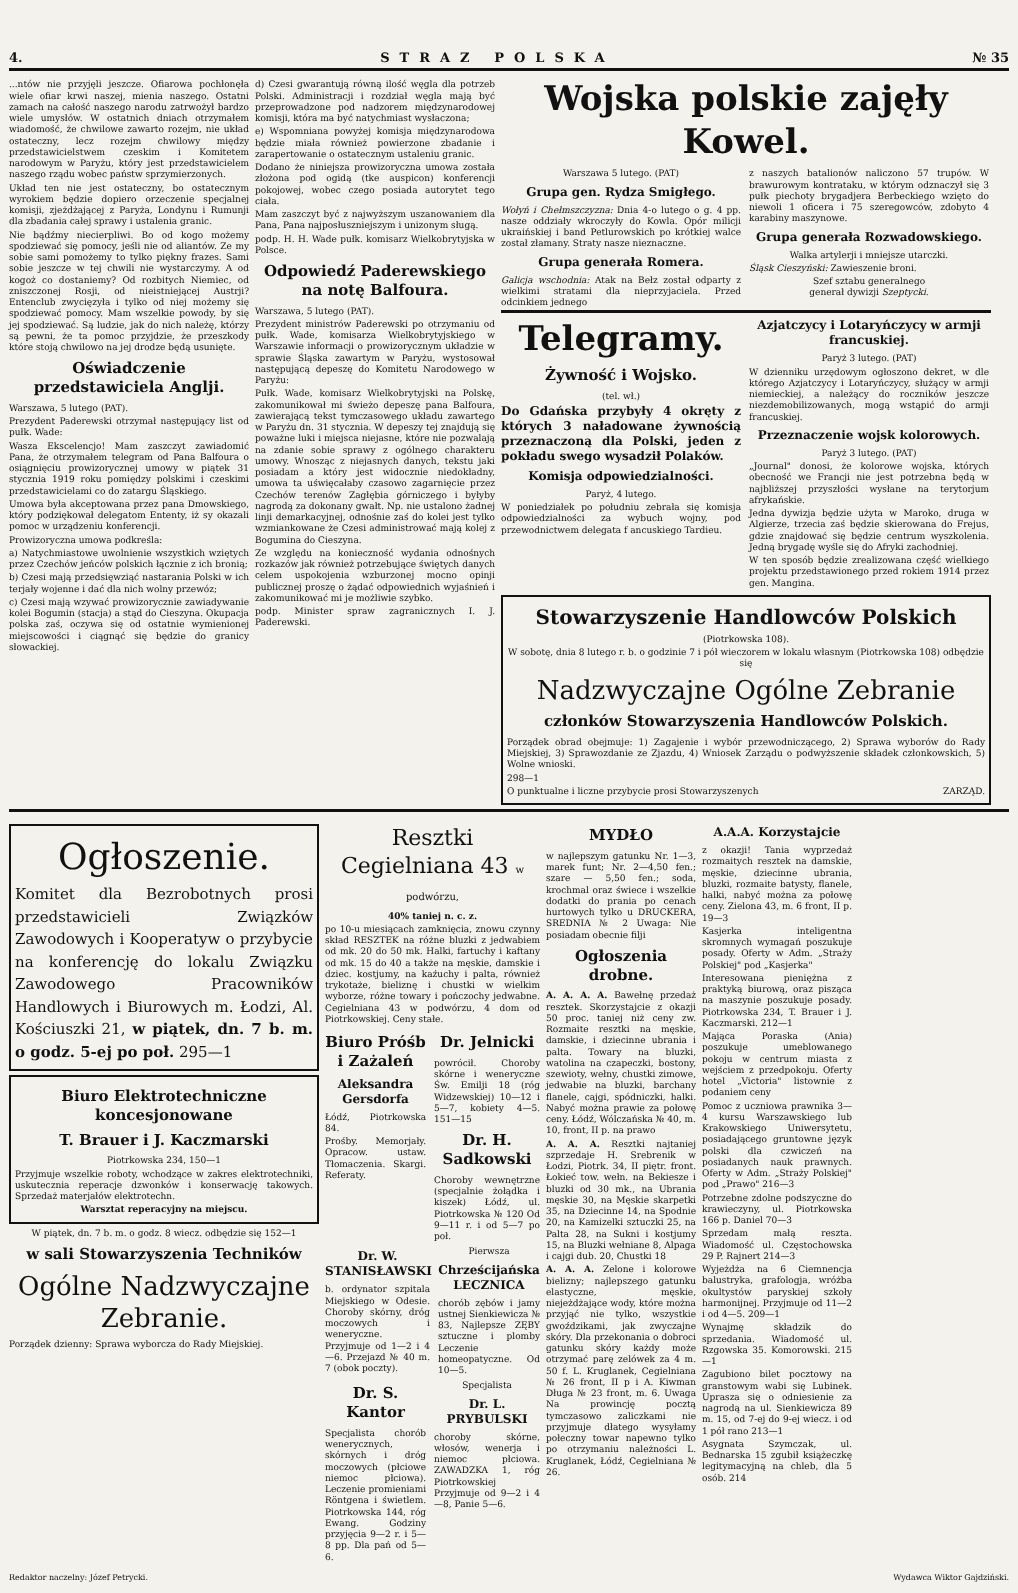4. STRAZ POLSKA № 35
...ntów nie przyjęli jeszcze. Ofiarowa pochłonęła wiele ofiar krwi naszej, mienia naszego. Ostatni zamach na całość naszego narodu zatrwożył bardzo wiele umysłów. W ostatnich dniach otrzymałem wiadomość, że chwilowe zawarto rozejm, nie układ ostateczny, lecz rozejm chwilowy między przedstawicielstwem czeskim i Komitetem narodowym w Paryżu, który jest przedstawicielem naszego rządu wobec państw sprzymierzonych.
Układ ten nie jest ostateczny, bo ostatecznym wyrokiem będzie dopiero orzeczenie specjalnej komisji, zjeżdżającej z Paryża, Londynu i Rumunji dla zbadania całej sprawy i ustalenia granic.
Nie bądźmy niecierpliwi. Bo od kogo możemy spodziewać się pomocy, jeśli nie od aliantów. Ze my sobie sami pomożemy to tylko piękny frazes. Sami sobie jeszcze w tej chwili nie wystarczymy. A od kogoż co dostaniemy? Od rozbitych Niemiec, od zniszczonej Rosji, od nieistniejącej Austrji? Entenclub zwycięzyła i tylko od niej możemy się spodziewać pomocy. Mam wszelkie powody, by się jej spodziewać. Są ludzie, jak do nich należę, którzy są pewni, że ta pomoc przyjdzie, że przeszkody które stoją chwilowo na jej drodze będą usunięte.
Oświadczenie przedstawiciela Anglji.
Warszawa, 5 lutego (PAT).
Prezydent Paderewski otrzymał następujący list od pułk. Wade:
Wasza Ekscelencjo! Mam zaszczyt zawiadomić Pana, że otrzymałem telegram od Pana Balfoura o osiągnięciu prowizorycznej umowy w piątek 31 stycznia 1919 roku pomiędzy polskimi i czeskimi przedstawicielami co do zatargu Śląskiego.
Umowa była akceptowana przez pana Dmowskiego, który podziękował delegatom Ententy, iż sy okazali pomoc w urządzeniu konferencji.
Prowizoryczna umowa podkreśla:
a) Natychmiastowe uwolnienie wszystkich wziętych przez Czechów jeńców polskich łącznie z ich bronią;
b) Czesi mają przedsięwziąć nastarania Polski w ich terjały wojenne i dać dla nich wolny przewóz;
c) Czesi mają wzywać prowizorycznie zawiadywanie kolei Bogumin (stacja) a stąd do Cieszyna. Okupacja polska zaś, oczywa się od ostatnie wymienionej miejscowości i ciągnąć się będzie do granicy słowackiej.
d) Czesi gwarantują równą ilość węgla dla potrzeb Polski. Administracji i rozdział węgla mają być przeprowadzone pod nadzorem międzynarodowej komisji, która ma być natychmiast wysłaczona;
e) Wspomniana powyżej komisja międzynarodowa będzie miała również powierzone zbadanie i zarapertowanie o ostatecznym ustaleniu granic.
Dodano że niniejsza prowizoryczna umowa została złożona pod ogidą (tke auspicon) konferencji pokojowej, wobec czego posiada autorytet tego ciała.
Mam zaszczyt być z najwyższym uszanowaniem dla Pana, Pana najposłuszniejszym i unizonym sługą.
podp. H. H. Wade pułk. komisarz Wielkobrytyjska w Polsce.
Odpowiedź Paderewskiego na notę Balfoura.
Warszawa, 5 lutego (PAT).
Prezydent ministrów Paderewski po otrzymaniu od pułk. Wade, komisarza Wielkobrytyjskiego w Warszawie informacji o prowizorycznym układzie w sprawie Śląska zawartym w Paryżu, wystosował następującą depeszę do Komitetu Narodowego w Paryżu:
Pułk. Wade, komisarz Wielkobrytyjski na Polskę, zakomunikował mi świeżo depeszę pana Balfoura, zawierającą tekst tymczasowego układu zawartego w Paryżu dn. 31 stycznia. W depeszy tej znajdują się poważne luki i miejsca niejasne, które nie pozwalają na zdanie sobie sprawy z ogólnego charakteru umowy. Wnosząc z niejasnych danych, tekstu jaki posiadam a który jest widocznie niedokładny, umowa ta uświęcałaby czasowo zagarnięcie przez Czechów terenów Zagłębia górniczego i byłyby nagrodą za dokonany gwałt. Np. nie ustalono żadnej linji demarkacyjnej, odnośnie zaś do kolei jest tylko wzmiankowane że Czesi administrować mają kolej z Bogumina do Cieszyna.
Ze względu na konieczność wydania odnośnych rozkazów jak również potrzebujące świętych danych celem uspokojenia wzburzonej mocno opinji publicznej proszę o żądać odpowiednich wyjaśnień i zakomunikować mi je możliwie szybko.
podp. Minister spraw zagranicznych I. J. Paderewski.
Wojska polskie zajęły Kowel.
Warszawa 5 lutego. (PAT)
Grupa gen. Rydza Smigłego.
Wołyń i Chełmszczyzna: Dnia 4-o lutego o g. 4 pp. nasze oddziały wkroczyły do Kowla. Opór milicji ukraińskiej i band Petlurowskich po krótkiej walce został złamany. Straty nasze nieznaczne.
Grupa generała Romera.
Galicja wschodnia: Atak na Bełz został odparty z wielkimi stratami dla nieprzyjaciela. Przed odcinkiem jednego
z naszych batalionów naliczono 57 trupów. W brawurowym kontrataku, w którym odznaczył się 3 pułk piechoty brygadjera Berbeckiego wzięto do niewoli 1 oficera i 75 szeregowców, zdobyto 4 karabiny maszynowe.
Grupa generała Rozwadowskiego.
Walka artylerji i mniejsze utarczki.
Śląsk Cieszyński: Zawieszenie broni.
Szef sztabu generalnego
generał dywizji Szeptycki.
Telegramy.
Żywność i Wojsko.
(tel. wł.)
Do Gdańska przybyły 4 okręty z których 3 naładowane żywnością przeznaczoną dla Polski, jeden z pokładu swego wysadził Polaków.
Komisja odpowiedzialności.
Paryż, 4 lutego.
W poniedziałek po południu zebrała się komisja odpowiedzialności za wybuch wojny, pod przewodnictwem delegata f ancuskiego Tardieu.
Azjatczycy i Lotaryńczycy w armji francuskiej.
Paryż 3 lutego. (PAT)
W dzienniku urzędowym ogłoszono dekret, w dle którego Azjatczycy i Lotaryńczycy, służący w armji niemieckiej, a należący do roczników jeszcze niezdemobilizowanych, mogą wstąpić do armji francuskiej.
Przeznaczenie wojsk kolorowych.
Paryż 3 lutego. (PAT)
„Journal" donosi, że kolorowe wojska, których obecność we Francji nie jest potrzebna będą w najbliższej przyszłości wysłane na terytorjum afrykańskie.
Jedna dywizja będzie użyta w Maroko, druga w Algierze, trzecia zaś będzie skierowana do Frejus, gdzie znajdować się będzie centrum wyszkolenia. Jedną brygadę wyśle się do Afryki zachodniej.
W ten sposób będzie zrealizowana część wielkiego projektu przedstawionego przed rokiem 1914 przez gen. Mangina.
Stowarzyszenie Handlowców Polskich
(Piotrkowska 108).
W sobotę, dnia 8 lutego r. b. o godzinie 7 i pół wieczorem w lokalu własnym (Piotrkowska 108) odbędzie się
Nadzwyczajne Ogólne Zebranie
członków Stowarzyszenia Handlowców Polskich.
Porządek obrad obejmuje: 1) Zagajenie i wybór przewodniczącego, 2) Sprawa wyborów do Rady Miejskiej, 3) Sprawozdanie ze Zjazdu, 4) Wniosek Zarządu o podwyższenie składek członkowskich, 5) Wolne wnioski.
298—1
O punktualne i liczne przybycie prosi Stowarzyszenych ZARZĄD.
Ogłoszenie.
Komitet dla Bezrobotnych prosi przedstawicieli Związków Zawodowych i Kooperatyw o przybycie na konferencję do lokalu Związku Zawodowego Pracowników Handlowych i Biurowych m. Łodzi, Al. Kościuszki 21, w piątek, dn. 7 b. m. o godz. 5-ej po poł. 295—1
Biuro Elektrotechniczne koncesjonowane
T. Brauer i J. Kaczmarski
Piotrkowska 234, 150—1
Przyjmuje wszelkie roboty, wchodzące w zakres elektrotechniki, uskutecznia reperacje dzwonków i konserwację takowych. Sprzedaż materjałów elektrotechn.
Warsztat reperacyjny na miejscu.
W piątek, dn. 7 b. m. o godz. 8 wiecz. odbędzie się 152—1
w sali Stowarzyszenia Techników
Ogólne Nadzwyczajne Zebranie.
Porządek dzienny: Sprawa wyborcza do Rady Miejskiej.
Resztki Cegielniana 43 w podwórzu,
40% taniej n. c. z.
po 10-u miesiącach zamknięcia, znowu czynny skład RESZTEK na różne bluzki z jedwabiem od mk. 20 do 50 mk. Halki, fartuchy i kaftany od mk. 15 do 40 a także na męskie, damskie i dziec. kostjumy, na kaźuchy i palta, również trykotaże, bieliznę i chustki w wielkim wyborze, różne towary i pończochy jedwabne. Cegielniana 43 w podwórzu, 4 dom od Piotrkowskiej. Ceny stałe.
Biuro Próśb i Zażaleń
Aleksandra Gersdorfa
Łódź, Piotrkowska 84.
Prośby. Memorjały. Opracow. ustaw. Tłomaczenia. Skargi. Referaty.
Dr. Jelnicki
powrócił. Choroby skórne i weneryczne Św. Emilji 18 (róg Widzewskiej) 10—12 i 5—7, kobiety 4—5. 151—15
Dr. H. Sadkowski
Choroby wewnętrzne (specjalnie żołądka i kiszek) Łódź, ul. Piotrkowska № 120 Od 9—11 r. i od 5—7 po poł.
Dr. W. STANISŁAWSKI
b. ordynator szpitala Miejskiego w Odesie. Choroby skórny, dróg moczowych i weneryczne. Przyjmuje od 1—2 i 4—6. Przejazd № 40 m. 7 (obok poczty).
Pierwsza
Chrześcijańska LECZNICA
chorób zębów i jamy ustnej Sienkiewicza № 83, Najlepsze ZĘBY sztuczne i plomby Leczenie homeopatyczne. Od 10—5.
Dr. S. Kantor
Specjalista chorób wenerycznych, skórnych i dróg moczowych (płciowe niemoc płciowa). Leczenie promieniami Röntgena i świetlem. Piotrkowska 144, róg Ewang. Godziny przyjęcia 9—2 r. i 5—8 pp. Dla pań od 5—6.
Specjalista
Dr. L. PRYBULSKI
choroby skórne, włosów, wenerja i niemoc płciowa. ZAWADZKA 1, róg Piotrkowskiej Przyjmuje od 9—2 i 4—8, Panie 5—6.
MYDŁO
w najlepszym gatunku Nr. 1—3, marek funt; Nr. 2—4,50 fen.; szare — 5,50 fen.; soda, krochmal oraz świece i wszelkie dodatki do prania po cenach hurtowych tylko u DRUCKERA, SREDNIA № 2 Uwaga: Nie posiadam obecnie filji
Ogłoszenia drobne.
A. A. A. A. Bawełnę przedaż resztek. Skorzystajcie z okazji 50 proc. taniej niż ceny zw. Rozmaite resztki na męskie, damskie, i dziecinne ubrania i palta. Towary na bluzki, watolina na czapeczki, bostony, szewioty, wełny, chustki zimowe, jedwabie na bluzki, barchany flanele, cajgi, spódniczki, halki. Nabyć można prawie za połowę ceny. Łódź, Wólczańska № 40, m. 10, front, II p. na prawo
A. A. A. Resztki najtaniej szprzedaje H. Srebrenik w Łodzi, Piotrk. 34, II piętr. front. Łokieć tow. wełn. na Bekiesze i bluzki od 30 mk., na Ubrania męskie 30, na Męskie skarpetki 35, na Dziecinne 14, na Spodnie 20, na Kamizelki sztuczki 25, na Palta 28, na Sukni i kostjumy 15, na Bluzki wełniane 8, Alpaga i cajgi dub. 20, Chustki 18
A. A. A. Zelone i kolorowe bielizny; najlepszego gatunku elastyczne, męskie, niejeżdżające wody, które można przyjąć nie tylko, wszystkie gwoździkami, jak zwyczajne skóry. Dla przekonania o dobroci gatunku skóry każdy może otrzymać parę zelówek za 4 m. 50 f. L. Kruglanek, Cegielniana № 26 front, II p i A. Kiwman Długa № 23 front, m. 6. Uwaga Na prowincję pocztą tymczasowo zaliczkami nie przyjmuje dłatego wysyłamy połeczny towar napewno tylko po otrzymaniu należności L. Kruglanek, Łódź, Cegielniana № 26.
A.A.A. Korzystajcie
z okazji! Tania wyprzedaż rozmaitych resztek na damskie, męskie, dziecinne ubrania, bluzki, rozmaite batysty, flanele, halki, nabyć można za połowę ceny. Zielona 43, m. 6 front, II p. 19—3
Kasjerka inteligentna skromnych wymagań poszukuje posady. Oferty w Adm. „Straży Polskiej" pod „Kasjerka"
Interesowana pieniężna z praktyką biurową, oraz pisząca na maszynie poszukuje posady. Piotrkowska 234, T. Brauer i J. Kaczmarski. 212—1
Mająca Poraska (Ania) poszukuje umeblowanego pokoju w centrum miasta z wejściem z przedpokoju. Oferty hotel „Victoria" listownie z podaniem ceny
Pomoc z uczniowa prawnika 3—4 kursu Warszawskiego lub Krakowskiego Uniwersytetu, posiadającego gruntowne język polski dla czwiczeń na posiadanych nauk prawnych. Oferty w Adm. „Straży Polskiej" pod „Prawo" 216—3
Potrzebne zdolne podszyczne do krawieczyny, ul. Piotrkowska 166 p. Daniel 70—3
Sprzedam małą reszta. Wiadomość ul. Częstochowska 29 P. Rajnert 214—3
Wyjeżdża na 6 Ciemnencja balustryka, grafologja, wróżba okultystów paryskiej szkoły harmonijnej. Przyjmuje od 11—2 i od 4—5. 209—1
Wynajmę składzik do sprzedania. Wiadomość ul. Rzgowska 35. Komorowski. 215—1
Zagubiono bilet pocztowy na granstowym wabi się Lubinek. Uprasza się o odniesienie za nagrodą na ul. Sienkiewicza 89 m. 15, od 7-ej do 9-ej wiecz. i od 1 pół rano 213—1
Asygnata Szymczak, ul. Bednarska 15 zgubił książeczkę legitymacyjną na chleb, dla 5 osób. 214
Redaktor naczelny: Józef Petrycki. Wydawca Wiktor Gajdziński.